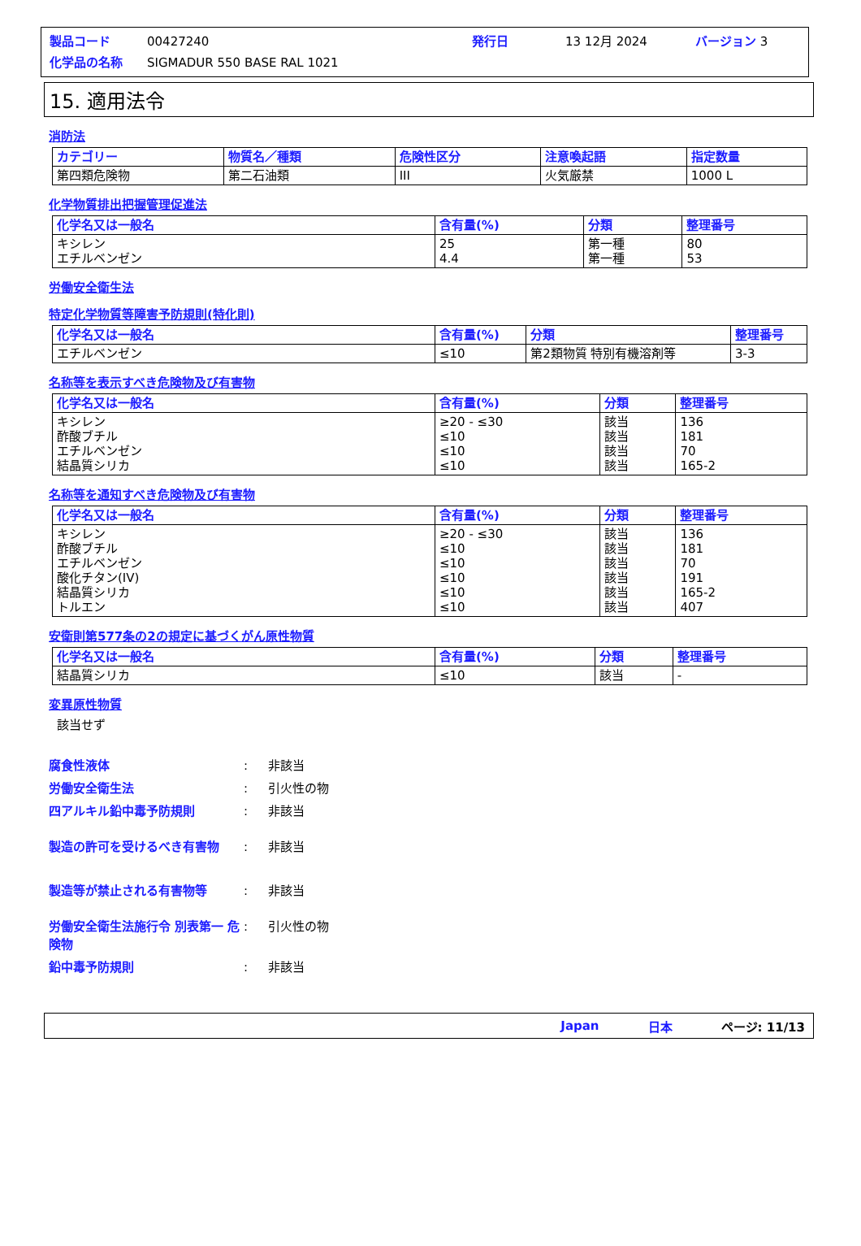製品コード 00427240 発行日 13 12月 2024 バージョン 3
化学品の名称 SIGMADUR 550 BASE RAL 1021
15. 適用法令
消防法
| カテゴリー | 物質名／種類 | 危険性区分 | 注意喚起語 | 指定数量 |
| --- | --- | --- | --- | --- |
| 第四類危険物 | 第二石油類 | III | 火気厳禁 | 1000 L |
化学物質排出把握管理促進法
| 化学名又は一般名 | 含有量(%) | 分類 | 整理番号 |
| --- | --- | --- | --- |
| キシレン エチルベンゼン | 25 4.4 | 第一種 第一種 | 80 53 |
労働安全衛生法
特定化学物質等障害予防規則(特化則)
| 化学名又は一般名 | 含有量(%) | 分類 | 整理番号 |
| --- | --- | --- | --- |
| エチルベンゼン | ≤10 | 第2類物質 特別有機溶剤等 | 3-3 |
名称等を表示すべき危険物及び有害物
| 化学名又は一般名 | 含有量(%) | 分類 | 整理番号 |
| --- | --- | --- | --- |
| キシレン 酢酸ブチル エチルベンゼン 結晶質シリカ | ≥20 - ≤30 ≤10 ≤10 ≤10 | 該当 該当 該当 該当 | 136 181 70 165-2 |
名称等を通知すべき危険物及び有害物
| 化学名又は一般名 | 含有量(%) | 分類 | 整理番号 |
| --- | --- | --- | --- |
| キシレン 酢酸ブチル エチルベンゼン 酸化チタン(IV) 結晶質シリカ トルエン | ≥20 - ≤30 ≤10 ≤10 ≤10 ≤10 ≤10 | 該当 該当 該当 該当 該当 該当 | 136 181 70 191 165-2 407 |
安衛則第577条の2の規定に基づくがん原性物質
| 化学名又は一般名 | 含有量(%) | 分類 | 整理番号 |
| --- | --- | --- | --- |
| 結晶質シリカ | ≤10 | 該当 | - |
変異原性物質
該当せず
腐食性液体: 非該当
労働安全衛生法: 引火性の物
四アルキル鉛中毒予防規則: 非該当
製造の許可を受けるべき有害物: 非該当
製造等が禁止される有害物等: 非該当
労働安全衛生法施行令 別表第一 危険物: 引火性の物
鉛中毒予防規則: 非該当
Japan 日本 ページ: 11/13